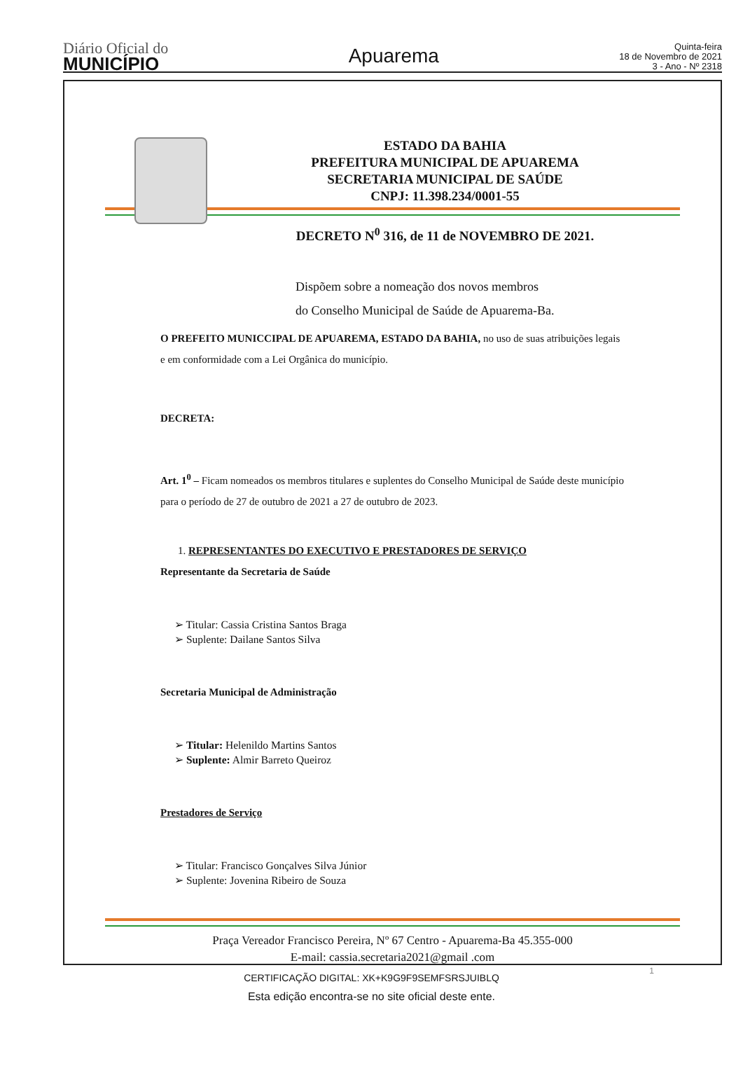Diário Oficial do
MUNICÍPIO
Apuarema
Quinta-feira
18 de Novembro de 2021
3 - Ano - Nº 2318
ESTADO DA BAHIA
PREFEITURA MUNICIPAL DE APUAREMA
SECRETARIA MUNICIPAL DE SAÚDE
CNPJ: 11.398.234/0001-55
DECRETO N<sup>0</sup> 316, de 11 de NOVEMBRO DE 2021.
Dispõem sobre a nomeação dos novos membros
do Conselho Municipal de Saúde de Apuarema-Ba.
O PREFEITO MUNICCIPAL DE APUAREMA, ESTADO DA BAHIA, no uso de suas atribuições legais e em conformidade com a Lei Orgânica do município.
DECRETA:
Art. 1<sup>0</sup> – Ficam nomeados os membros titulares e suplentes do Conselho Municipal de Saúde deste município para o período de 27 de outubro de 2021 a 27 de outubro de 2023.
1. REPRESENTANTES DO EXECUTIVO E PRESTADORES DE SERVIÇO
Representante da Secretaria de Saúde
➢ Titular: Cassia Cristina Santos Braga
➢ Suplente: Dailane Santos Silva
Secretaria Municipal de Administração
➢ Titular: Helenildo Martins Santos
➢ Suplente: Almir Barreto Queiroz
Prestadores de Serviço
➢ Titular: Francisco Gonçalves Silva Júnior
➢ Suplente: Jovenina Ribeiro de Souza
Praça Vereador Francisco Pereira, Nº 67 Centro - Apuarema-Ba 45.355-000
E-mail: cassia.secretaria2021@gmail .com
1
CERTIFICAÇÃO DIGITAL: XK+K9G9F9SEMFSRSJUIBLQ
Esta edição encontra-se no site oficial deste ente.